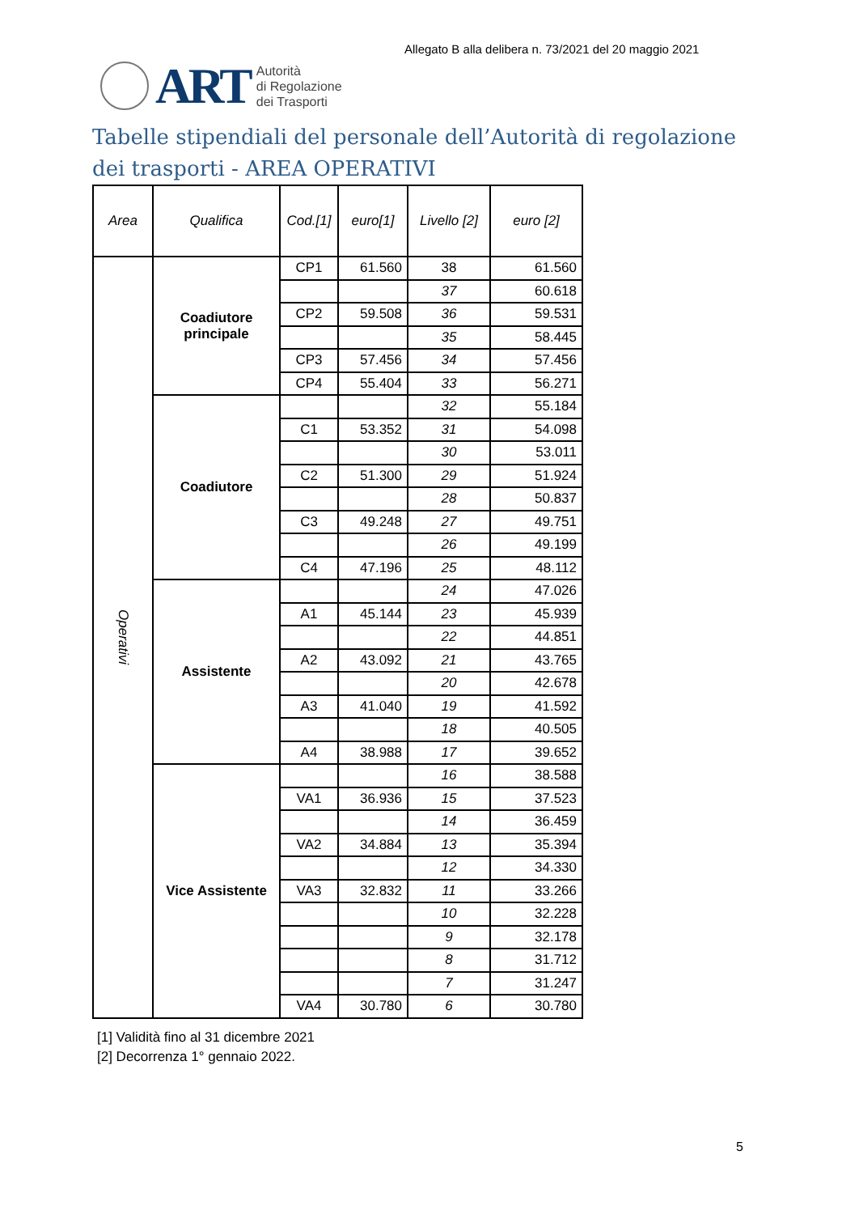Allegato B alla delibera n. 73/2021 del 20 maggio 2021
ART
Autorità
di Regolazione
dei Trasporti
Tabelle stipendiali del personale dell’Autorità di regolazione dei trasporti - AREA OPERATIVI
| Area | Qualifica | Cod.[1] | euro[1] | Livello [2] | euro [2] |
| --- | --- | --- | --- | --- | --- |
| Operativi | Coadiutore principale | CP1 | 61.560 | 38 | 61.560 |
| | | | | 37 | 60.618 |
| | | CP2 | 59.508 | 36 | 59.531 |
| | | | | 35 | 58.445 |
| | | CP3 | 57.456 | 34 | 57.456 |
| | | CP4 | 55.404 | 33 | 56.271 |
| | Coadiutore | | | 32 | 55.184 |
| | | C1 | 53.352 | 31 | 54.098 |
| | | | | 30 | 53.011 |
| | | C2 | 51.300 | 29 | 51.924 |
| | | | | 28 | 50.837 |
| | | C3 | 49.248 | 27 | 49.751 |
| | | | | 26 | 49.199 |
| | | C4 | 47.196 | 25 | 48.112 |
| | Assistente | | | 24 | 47.026 |
| | | A1 | 45.144 | 23 | 45.939 |
| | | | | 22 | 44.851 |
| | | A2 | 43.092 | 21 | 43.765 |
| | | | | 20 | 42.678 |
| | | A3 | 41.040 | 19 | 41.592 |
| | | | | 18 | 40.505 |
| | | A4 | 38.988 | 17 | 39.652 |
| | Vice Assistente | | | 16 | 38.588 |
| | | VA1 | 36.936 | 15 | 37.523 |
| | | | | 14 | 36.459 |
| | | VA2 | 34.884 | 13 | 35.394 |
| | | | | 12 | 34.330 |
| | | VA3 | 32.832 | 11 | 33.266 |
| | | | | 10 | 32.228 |
| | | | | 9 | 32.178 |
| | | | | 8 | 31.712 |
| | | | | 7 | 31.247 |
| | | VA4 | 30.780 | 6 | 30.780 |
[1] Validità fino al 31 dicembre 2021
[2] Decorrenza 1° gennaio 2022.
5